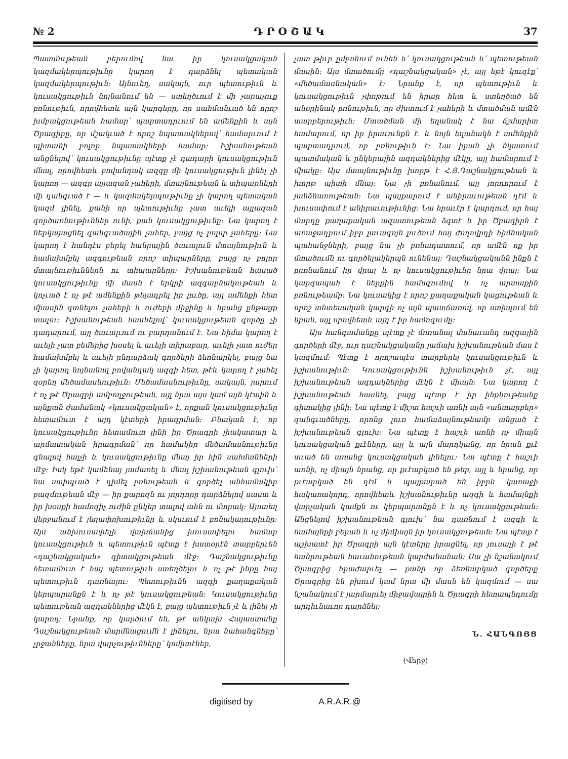№ 2 Դ Ր Օ Շ Ա Կ 37
Պատմութեան բերումով նա իր կուսակցական կազմակերպութիւնը կարող է դարձնել պետական կազմակերպութիւն: Այնուեղ, սակայն, ուր պետութիւն և կուսակցութիւն նոյնանում են — ստեղծւում է մի չարաչուք բռնութիւն, որովհետև այն կարգերը, որ սահմանւած են որոշ խմբակցութեան համար՝ պարտադրւում են ամենքին և այն Ծրագիրը, որ մշակւած է որոշ նպատակներով՝ համարւում է պիտանի բոլոր նպատակների համար: Իշխանութեան անցնելով՝ կուսակցութիւնը պէտք չէ դադարի կուսակցութիւն մնալ, որովհետև բովանդակ ազգը մի կուսակցութիւն լինել չի կարող — ազգը այլազան չահերի, մտայնութեան և տիպարների մի դանգւած է — և կազմակերպութիւնը չի կարող պետական կազմ լինել, քանի որ պետութիւնը չատ աւելի այլազան գործառնութիւններ ունի, քան կուսակցութիւնը: Նա կարող է ներկայացնել զանգւածային չահեր, բայց ոչ բոլոր չահերը: Նա կարող է հանդէս բերել հանրային ծաւալուն մտայնութիւն և համախմբել ազգութեան որոշ տիպարները, բայց ոչ բոլոր մտայնութիւններն ու տիպարները: Իշխանութեան հասած կուսակցութիւնը մի մասն է երկրի ազգաբնակութեան և կոչւած է ոչ թէ ամենքին թելադրել իր լուծը, այլ ամենքի հետ միասին գտնելու չահերի և ուժերի միջինը և նրանց ընթացք տալու: Իշխանութեան հասնելով՝ կուսակցութեան գործը չի դադարում, այլ ծաւալւում ու բարդանում է. Նա հիմա կարող է աւելի չատ բեմերից խօսել և աւելի տիրաբար, աւելի չատ ուժեր համախմբել և աւելի ընդարձակ գործերի ձեռնարկել, բայց նա չի կարող նոյնանալ բովանդակ ազգի հետ, թէև կարող է չահել զօրեղ մեծամասնութիւն: Մեծամասնութիւնը, սակայն, յարում է ոչ թէ Ծրագրի ամբողջութեան, այլ նրա այս կամ այն կէտին և այնքան ժամանակ «կուսակցական» է, որքան կուսակցութիւնը հետամուտ է այդ կէտերի իրագրման: Բնական է, որ կուսակցութիւնը հետամուտ լինի իր Ծրագրի լիակատար և արմատական իրագրման՝ որ համակիր մեծամասնութիւնը գնալով հալչի և կուսակցութիւնը մնայ իր հին սահմանների մէջ: Իսկ եթէ կամենայ յամառել և մնալ իշխանութեան գլուխ՝ նա ստիպւած է դիմել բռնութեան և գործել անհամակիր բազմութեան մէջ — իր քարոզն ու յորդորը դարձնելով սաստ և իր խօսքի համոզիչ ուժին ընկեր տալով ահն ու մտրակ: Այստեղ վերջանում է յեղափոխութիւնը և սկսւում է բռնակալութիւնը: Այս անխուսափելի վախճանից խուսափելու համար կուսակցութիւն և պետութիւն պէտք է խստօրէն տարբերւեն «դաշնակցական» գիտակցութեան մէջ: Դաշնակցութիւնը հետամուտ է հայ պետութիւն ստեղծելու և ոչ թէ ինքը հայ պետութիւն դառնալու: Պետութիւնն ազգի քաղաքական կերպարանքն է և ոչ թէ կուսակցութեան: Կուսակցութիւնը պետութեան ազդակներից մէկն է, բայց պետութիւն չէ և լինել չի կարող: Նրանք, որ կարծում են, թէ անկախ Հայաստանը Դաշնակցութեան մարմնացումն է լինելու, նրա նահանգները՝ չրջանները, նրա վարչութիւնները՝ կոմիտէներ,
չատ թիւր ըմբռնում ունեն և՛ կուսակցութեան և՛ պետութեան մասին: Այս մտածումը «դաշնակցական» չէ, այլ եթէ կուզէք՝ «մեծամասնական» է: Նրանք է, որ պետութիւն և կուսակցութիւն չփոթում են իրար հետ և ստեղծած են անօրինակ բռնութիւն, որ ժխտում է չահերի և մտածման ամէն տարբերութիւն: Մտածման մի եղանակ է նա ճշմարիտ համարում, որ իր իրաւունքն է. և նոյն եղանակն է ամենքին պարտադրում, որ բռնութիւն է: Նա իրան չի նկատում պատմական և ընկերային ազդակներից մէկը, այլ համարում է միակը: Այս մտայնութիւնը խորթ է Հ.Յ.Դաշնակցութեան և խորթ պիտի մնայ: Նա չի բռնանում, այլ յորդորում է յանձնառութեան: Նա պայքարում է անիրաւութեան դէմ և խուսափում է անիրաւութիւնից: Նա հրաւէր է կարդում, որ հայ մարդը քաղաքական ազատութեան ձգտէ և իր Ծրագիրն է առաջադրում իբր լաւագոյն լուծում հայ ժողովրդի հիմնական պահանջների, բայց նա չի բռնադատում, որ ամէն ոք իր մտածումն ու գործելակերպն ունենայ: Դաշնակցականն ինքն է բըռնանում իր վրայ և ոչ կուսակցութիւնը նրա վրայ: Նա կարգապահ է ներքին համոզումով և ոչ արտաքին բռնութեամբ: Նա կուսակից է որոշ քաղաքական կացութեան և որոշ տնտեսական կարգի ոչ այն պատճառով, որ ստիպում են նրան, այլ որովհետև այդ է իր համոզումը:
Այս հանգամանքը պէտք չէ մոռանալ մանաւանդ ազգային գործերի մէջ, ուր դաշնակցականը յաճախ իշխանութեան մաս է կազմում: Պէտք է որոշապէս տարբերել կուսակցութիւն և իշխանութիւն: Կուսակցութիւնն իշխանութիւն չէ, այլ իշխանութեան ազդակներից մէկն է միայն: Նա կարող է իշխանութեան հասնել, բայց պէտք է իր ինքնութեանը գիտակից լինի: Նա պէտք է միշտ հաշւի առնի այն «անտարբեր» զանգւածները, որոնց լուռ համաձայնութեամբ անցած է իշխանութեան գլուխ: Նա պէտք է հաշւի առնի ոչ միայն կուսակցական քւէները, այլ և այն մարդկանց, որ նրան քւէ տւած են առանց կուսակցական լինելու: Նա պէտք է հաշւի առնի, ոչ միայն նրանց, որ քւէարկած են թեր, այլ և նրանց, որ քւէարկած են դէմ և պայքարած են իբրև կառաջի հակառակորդ, որովհետև իշխանութիւնը ազգի և համայնքի վարչական կամքն ու կերպարանքն է և ոչ կուսակցութեան: Անցնելով իշխանութեան գլուխ՝ նա դառնում է ազգի և համայնքի բերան և ոչ միմիայն իր կուսակցութեան: Նա պէտք է աշխատէ իր Ծրագրի այն կէտերը իրացնել, որ յուսալի է թէ հանրութեան հաւանութեան կարժանանան: Սա չի նշանակում Ծրագրից հրաժարւել — քանի որ ձեռնարկած գործերը Ծրագրից են բխում կամ նրա մի մասն են կազմում — սա նշանակում է յարմարւել միջավայրին և Ծրագրի հետապնդումը արդիւնաւոր դարձնել:
Ն. ՀԱՆԳՈՅՑ
(Վերջ)
digitised by A.R.A.R.@